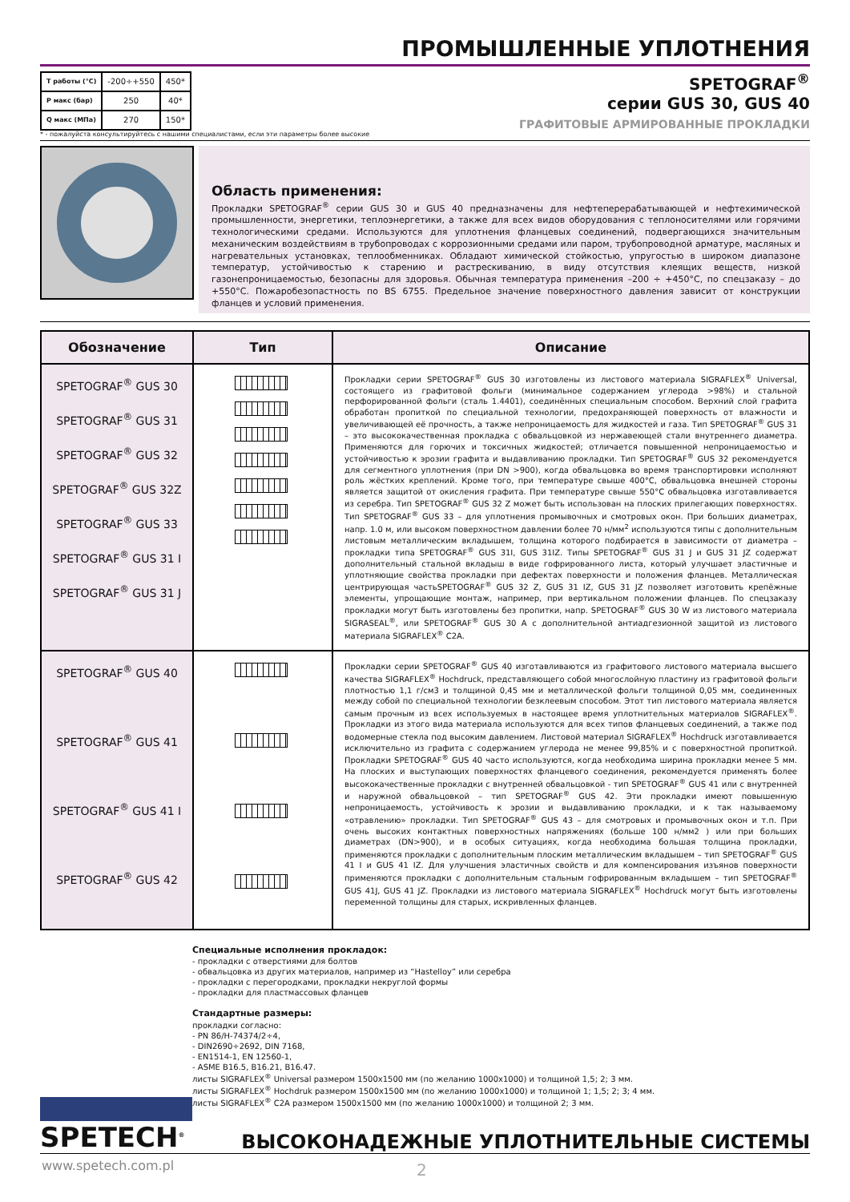ПРОМЫШЛЕННЫЕ УПЛОТНЕНИЯ
| T работы (°C) | -200÷+550 | 450* |
| P макс (бар) | 250 | 40* |
| Q макс (МПа) | 270 | 150* |
SPETOGRAF<sup>®</sup>
серии GUS 30, GUS 40
ГРАФИТОВЫЕ АРМИРОВАННЫЕ ПРОКЛАДКИ
* - пожалуйста консультируйтесь с нашими специалистами, если эти параметры более высокие
Область применения:
Прокладки SPETOGRAF<sup>®</sup> серии GUS 30 и GUS 40 предназначены для нефтеперерабатывающей и нефтехимической промышленности, энергетики, теплоэнергетики, а также для всех видов оборудования с теплоносителями или горячими технологическими средами. Используются для уплотнения фланцевых соединений, подвергающихся значительным механическим воздействиям в трубопроводах с коррозионными средами или паром, трубопроводной арматуре, масляных и нагревательных установках, теплообменниках. Обладают химической стойкостью, упругостью в широком диапазоне температур, устойчивостью к старению и растрескиванию, в виду отсутствия клеящих веществ, низкой газонепроницаемостью, безопасны для здоровья. Обычная температура применения –200 ÷ +450°C, по спецзаказу – до +550°C. Пожаробезопастность по BS 6755. Предельное значение поверхностного давления зависит от конструкции фланцев и условий применения.
| Обозначение | Тип | Описание |
| --- | --- | --- |
| SPETOGRAF<sup>®</sup> GUS 30 SPETOGRAF<sup>®</sup> GUS 31 SPETOGRAF<sup>®</sup> GUS 32 SPETOGRAF<sup>®</sup> GUS 32Z SPETOGRAF<sup>®</sup> GUS 33 SPETOGRAF<sup>®</sup> GUS 31 I SPETOGRAF<sup>®</sup> GUS 31 J | | Прокладки серии SPETOGRAF<sup>®</sup> GUS 30 изготовлены из листового материала SIGRAFLEX<sup>®</sup> Universal, состоящего из графитовой фольги (минимальное содержанием углерода >98%) и стальной перфорированной фольги (сталь 1.4401), соединённых специальным способом. Верхний слой графита обработан пропиткой по специальной технологии, предохраняющей поверхность от влажности и увеличивающей её прочность, а также непроницаемость для жидкостей и газа. Тип SPETOGRAF<sup>®</sup> GUS 31 – это высококачественная прокладка с обвальцовкой из нержавеющей стали внутреннего диаметра. Применяются для горючих и токсичных жидкостей; отличается повышенной непроницаемостью и устойчивостью к эрозии графита и выдавливанию прокладки. Тип SPETOGRAF<sup>®</sup> GUS 32 рекомендуется для сегментного уплотнения (при DN >900), когда обвальцовка во время транспортировки исполняют роль жёстких креплений. Кроме того, при температуре свыше 400°C, обвальцовка внешней стороны является защитой от окисления графита. При температуре свыше 550°C обвальцовка изготавливается из серебра. Тип SPETOGRAF<sup>®</sup> GUS 32 Z может быть использован на плоских прилегающих поверхностях. Тип SPETOGRAF<sup>®</sup> GUS 33 – для уплотнения промывочных и смотровых окон. При больших диаметрах, напр. 1.0 м, или высоком поверхностном давлении более 70 н/мм<sup>2</sup> используются типы с дополнительным листовым металлическим вкладышем, толщина которого подбирается в зависимости от диаметра – прокладки типа SPETOGRAF<sup>®</sup> GUS 31I, GUS 31IZ. Типы SPETOGRAF<sup>®</sup> GUS 31 J и GUS 31 JZ содержат дополнительный стальной вкладыш в виде гофрированного листа, который улучшает эластичные и уплотняющие свойства прокладки при дефектах поверхности и положения фланцев. Металлическая центрирующая частьSPETOGRAF<sup>®</sup> GUS 32 Z, GUS 31 IZ, GUS 31 JZ позволяет изготовить крепёжные элементы, упрощающие монтаж, например, при вертикальном положении фланцев. По спецзаказу прокладки могут быть изготовлены без пропитки, напр. SPETOGRAF<sup>®</sup> GUS 30 W из листового материала SIGRASEAL<sup>®</sup>, или SPETOGRAF<sup>®</sup> GUS 30 A с дополнительной антиадгезионной защитой из листового материала SIGRAFLEX<sup>®</sup> C2A. |
| SPETOGRAF<sup>®</sup> GUS 40 SPETOGRAF<sup>®</sup> GUS 41 SPETOGRAF<sup>®</sup> GUS 41 I SPETOGRAF<sup>®</sup> GUS 42 | | Прокладки серии SPETOGRAF<sup>®</sup> GUS 40 изготавливаются из графитового листового материала высшего качества SIGRAFLEX<sup>®</sup> Hochdruck, представляющего собой многослойную пластину из графитовой фольги плотностью 1,1 г/см3 и толщиной 0,45 мм и металлической фольги толщиной 0,05 мм, соединенных между собой по специальной технологии безклеевым способом. Этот тип листового материала является самым прочным из всех используемых в настоящее время уплотнительных материалов SIGRAFLEX<sup>®</sup>. Прокладки из этого вида материала используются для всех типов фланцевых соединений, а также под водомерные стекла под высоким давлением. Листовой материал SIGRAFLEX<sup>®</sup> Hochdruck изготавливается исключительно из графита с содержанием углерода не менее 99,85% и с поверхностной пропиткой. Прокладки SPETOGRAF<sup>®</sup> GUS 40 часто используются, когда необходима ширина прокладки менее 5 мм. На плоских и выступающих поверхностях фланцевого соединения, рекомендуется применять более высококачественные прокладки с внутренней обвальцовкой - тип SPETOGRAF<sup>®</sup> GUS 41 или с внутренней и наружной обвальцовкой – тип SPETOGRAF<sup>®</sup> GUS 42. Эти прокладки имеют повышенную непроницаемость, устойчивость к эрозии и выдавливанию прокладки, и к так называемому «отравлению» прокладки. Тип SPETOGRAF<sup>®</sup> GUS 43 – для смотровых и промывочных окон и т.п. При очень высоких контактных поверхностных напряжениях (больше 100 н/мм2 ) или при больших диаметрах (DN>900), и в особых ситуациях, когда необходима большая толщина прокладки, применяются прокладки с дополнительным плоским металлическим вкладышем – тип SPETOGRAF<sup>®</sup> GUS 41 I и GUS 41 IZ. Для улучшения эластичных свойств и для компенсирования изъянов поверхности применяются прокладки с дополнительным стальным гофрированным вкладышем – тип SPETOGRAF<sup>®</sup> GUS 41J, GUS 41 JZ. Прокладки из листового материала SIGRAFLEX<sup>®</sup> Hochdruck могут быть изготовлены переменной толщины для старых, искривленных фланцев. |
Специальные исполнения прокладок:
- прокладки с отверстиями для болтов
- обвальцовка из других материалов, например из “Hastelloy” или серебра
- прокладки с перегородками, прокладки некруглой формы
- прокладки для пластмассовых фланцев
Стандартные размеры:
прокладки согласно:
- PN 86/H-74374/2÷4,
- DIN2690÷2692, DIN 7168,
- EN1514-1, EN 12560-1,
- ASME B16.5, B16.21, B16.47.
листы SIGRAFLEX<sup>®</sup> Universal размером 1500x1500 мм (по желанию 1000x1000) и толщиной 1,5; 2; 3 мм.
листы SIGRAFLEX<sup>®</sup> Hochdruk размером 1500x1500 мм (по желанию 1000x1000) и толщиной 1; 1,5; 2; 3; 4 мм.
листы SIGRAFLEX<sup>®</sup> C2A размером 1500x1500 мм (по желанию 1000x1000) и толщиной 2; 3 мм.
SPETECH<sup>®</sup>
ВЫСОКОНАДЕЖНЫЕ УПЛОТНИТЕЛЬНЫЕ СИСТЕМЫ
www.spetech.com.pl 2